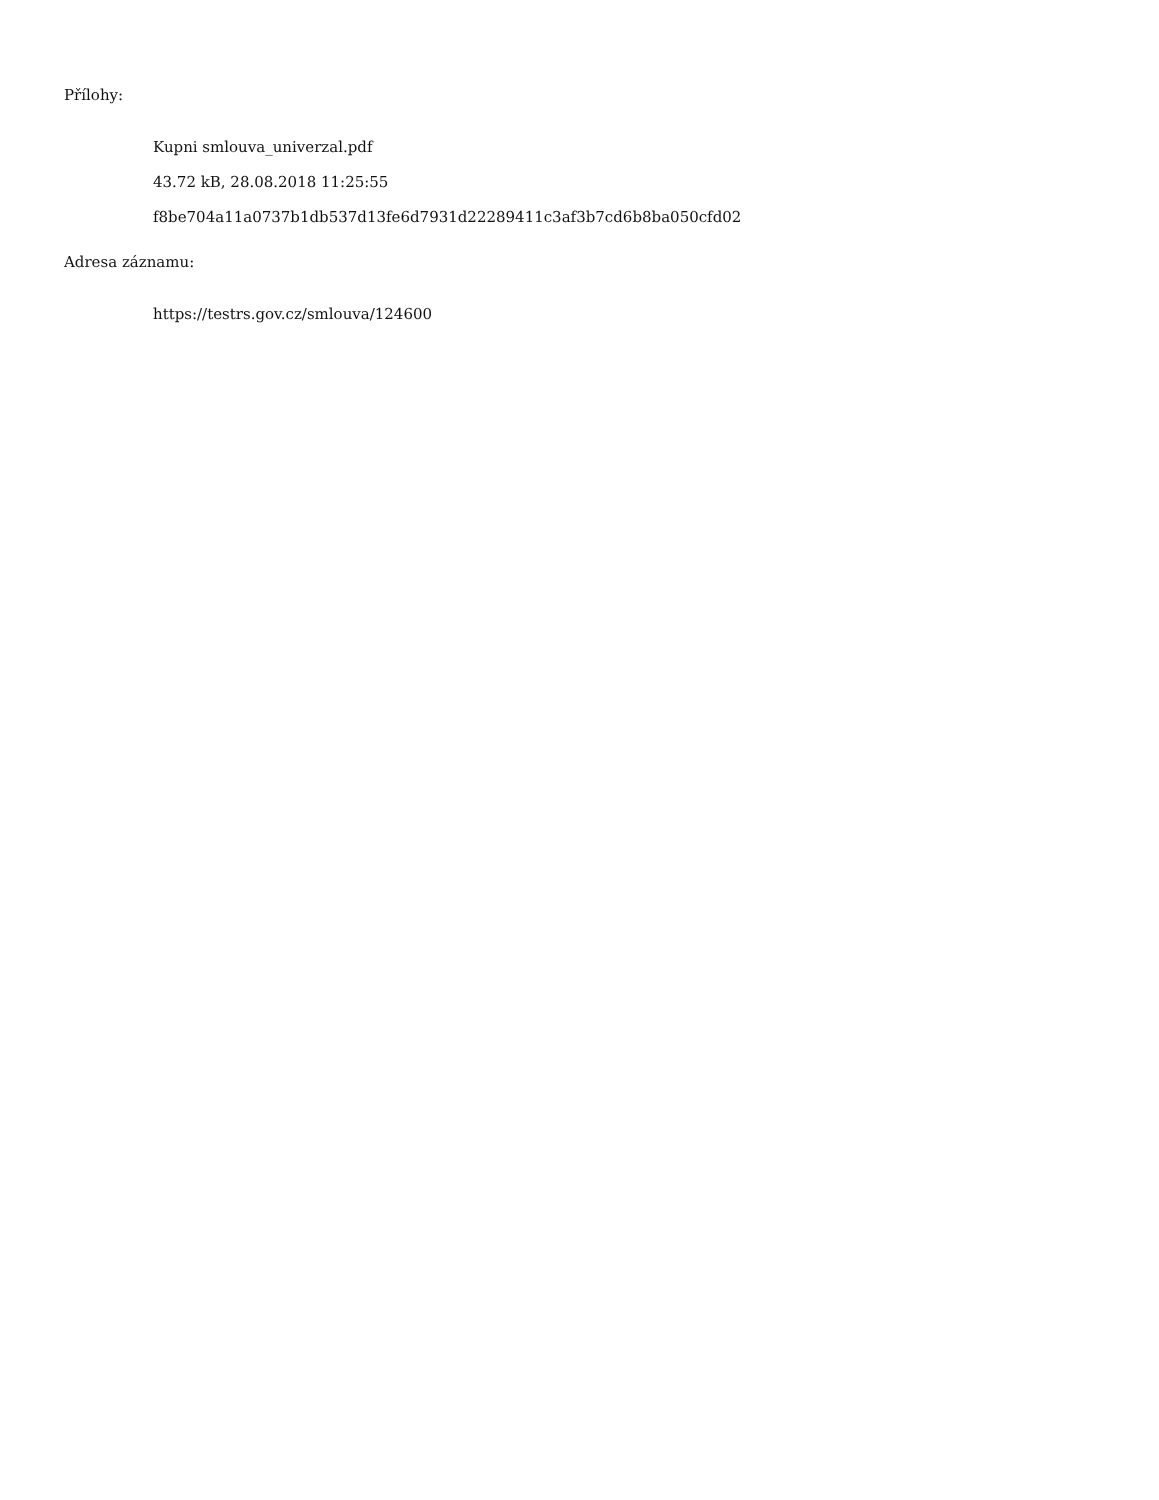Přílohy:
Kupni smlouva_univerzal.pdf
43.72 kB, 28.08.2018 11:25:55
f8be704a11a0737b1db537d13fe6d7931d22289411c3af3b7cd6b8ba050cfd02
Adresa záznamu:
https://testrs.gov.cz/smlouva/124600